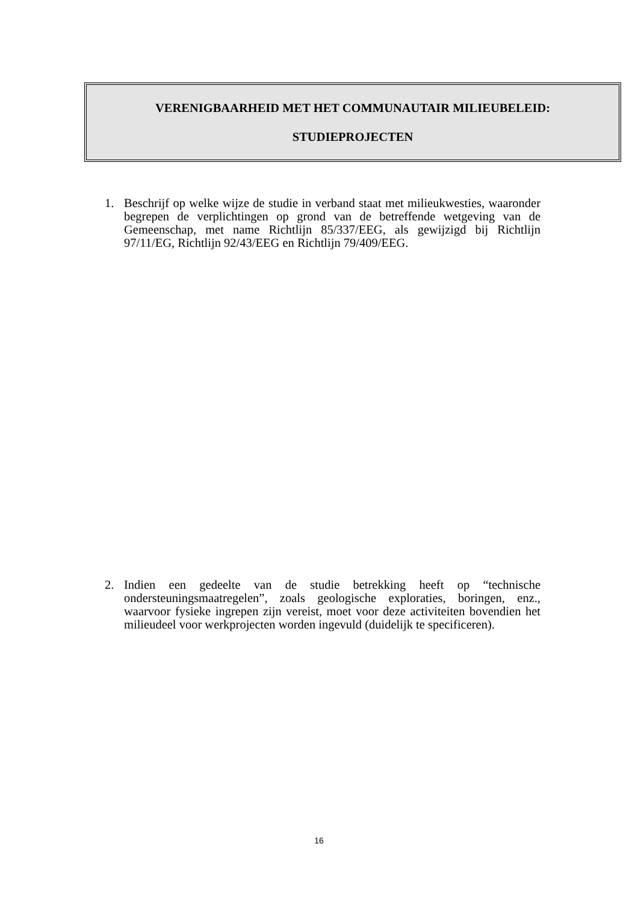VERENIGBAARHEID MET HET COMMUNAUTAIR MILIEUBELEID:
STUDIEPROJECTEN
1. Beschrijf op welke wijze de studie in verband staat met milieukwesties, waaronder begrepen de verplichtingen op grond van de betreffende wetgeving van de Gemeenschap, met name Richtlijn 85/337/EEG, als gewijzigd bij Richtlijn 97/11/EG, Richtlijn 92/43/EEG en Richtlijn 79/409/EEG.
2. Indien een gedeelte van de studie betrekking heeft op “technische ondersteuningsmaatregelen”, zoals geologische exploraties, boringen, enz., waarvoor fysieke ingrepen zijn vereist, moet voor deze activiteiten bovendien het milieudeel voor werkprojecten worden ingevuld (duidelijk te specificeren).
16